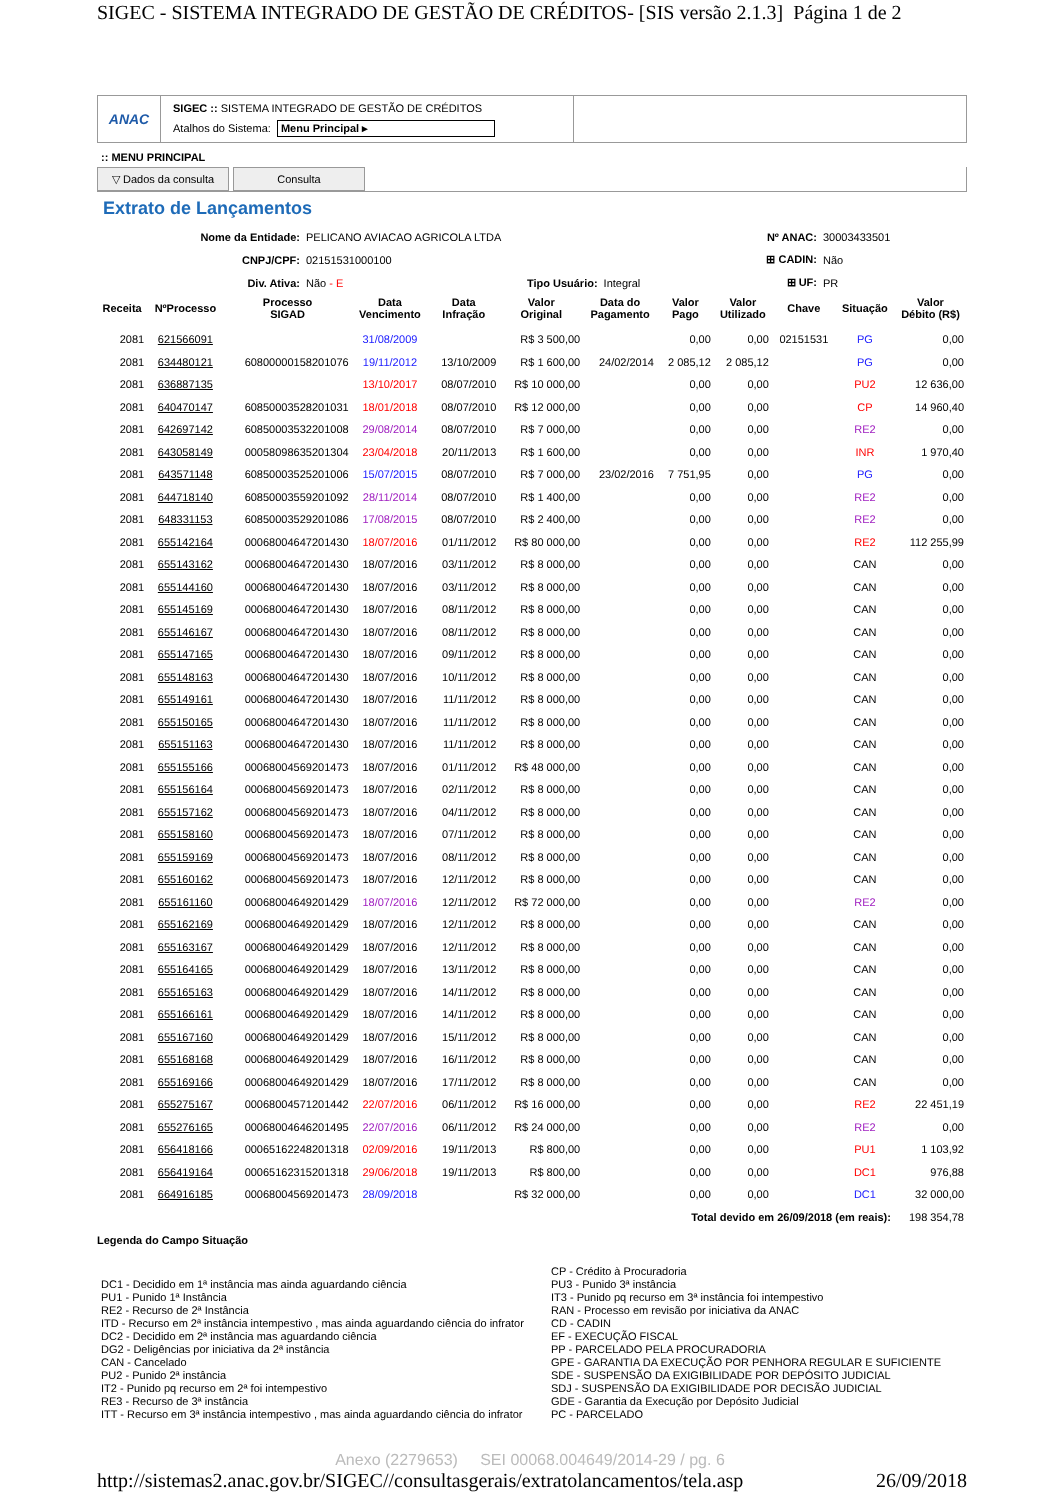SIGEC - SISTEMA INTEGRADO DE GESTÃO DE CRÉDITOS- [SIS versão 2.1.3] Página 1 de 2
ANAC
SIGEC :: SISTEMA INTEGRADO DE GESTÃO DE CRÉDITOS
Atalhos do Sistema: Menu Principal ▸
:: MENU PRINCIPAL
▽ Dados da consulta Consulta
Extrato de Lançamentos
| Nome da Entidade: | PELICANO AVIACAO AGRICOLA LTDA | | | Nº ANAC: | 30003433501 |
| CNPJ/CPF: | 02151531000100 | | | ⊞ CADIN: | Não |
| Div. Ativa: | Não - E | Tipo Usuário: | Integral | ⊞ UF: | PR |
| Receita | NºProcesso | Processo SIGAD | Data Vencimento | Data Infração | Valor Original | Data do Pagamento | Valor Pago | Valor Utilizado | Chave | Situação | Valor Débito (R$) |
| --- | --- | --- | --- | --- | --- | --- | --- | --- | --- | --- | --- |
| 2081 | 621566091 | | 31/08/2009 | | R$ 3 500,00 | | 0,00 | 0,00 | 02151531 | PG | 0,00 |
| 2081 | 634480121 | 60800000158201076 | 19/11/2012 | 13/10/2009 | R$ 1 600,00 | 24/02/2014 | 2 085,12 | 2 085,12 | | PG | 0,00 |
| 2081 | 636887135 | | 13/10/2017 | 08/07/2010 | R$ 10 000,00 | | 0,00 | 0,00 | | PU2 | 12 636,00 |
| 2081 | 640470147 | 60850003528201031 | 18/01/2018 | 08/07/2010 | R$ 12 000,00 | | 0,00 | 0,00 | | CP | 14 960,40 |
| 2081 | 642697142 | 60850003532201008 | 29/08/2014 | 08/07/2010 | R$ 7 000,00 | | 0,00 | 0,00 | | RE2 | 0,00 |
| 2081 | 643058149 | 00058098635201304 | 23/04/2018 | 20/11/2013 | R$ 1 600,00 | | 0,00 | 0,00 | | INR | 1 970,40 |
| 2081 | 643571148 | 60850003525201006 | 15/07/2015 | 08/07/2010 | R$ 7 000,00 | 23/02/2016 | 7 751,95 | 0,00 | | PG | 0,00 |
| 2081 | 644718140 | 60850003559201092 | 28/11/2014 | 08/07/2010 | R$ 1 400,00 | | 0,00 | 0,00 | | RE2 | 0,00 |
| 2081 | 648331153 | 60850003529201086 | 17/08/2015 | 08/07/2010 | R$ 2 400,00 | | 0,00 | 0,00 | | RE2 | 0,00 |
| 2081 | 655142164 | 00068004647201430 | 18/07/2016 | 01/11/2012 | R$ 80 000,00 | | 0,00 | 0,00 | | RE2 | 112 255,99 |
| 2081 | 655143162 | 00068004647201430 | 18/07/2016 | 03/11/2012 | R$ 8 000,00 | | 0,00 | 0,00 | | CAN | 0,00 |
| 2081 | 655144160 | 00068004647201430 | 18/07/2016 | 03/11/2012 | R$ 8 000,00 | | 0,00 | 0,00 | | CAN | 0,00 |
| 2081 | 655145169 | 00068004647201430 | 18/07/2016 | 08/11/2012 | R$ 8 000,00 | | 0,00 | 0,00 | | CAN | 0,00 |
| 2081 | 655146167 | 00068004647201430 | 18/07/2016 | 08/11/2012 | R$ 8 000,00 | | 0,00 | 0,00 | | CAN | 0,00 |
| 2081 | 655147165 | 00068004647201430 | 18/07/2016 | 09/11/2012 | R$ 8 000,00 | | 0,00 | 0,00 | | CAN | 0,00 |
| 2081 | 655148163 | 00068004647201430 | 18/07/2016 | 10/11/2012 | R$ 8 000,00 | | 0,00 | 0,00 | | CAN | 0,00 |
| 2081 | 655149161 | 00068004647201430 | 18/07/2016 | 11/11/2012 | R$ 8 000,00 | | 0,00 | 0,00 | | CAN | 0,00 |
| 2081 | 655150165 | 00068004647201430 | 18/07/2016 | 11/11/2012 | R$ 8 000,00 | | 0,00 | 0,00 | | CAN | 0,00 |
| 2081 | 655151163 | 00068004647201430 | 18/07/2016 | 11/11/2012 | R$ 8 000,00 | | 0,00 | 0,00 | | CAN | 0,00 |
| 2081 | 655155166 | 00068004569201473 | 18/07/2016 | 01/11/2012 | R$ 48 000,00 | | 0,00 | 0,00 | | CAN | 0,00 |
| 2081 | 655156164 | 00068004569201473 | 18/07/2016 | 02/11/2012 | R$ 8 000,00 | | 0,00 | 0,00 | | CAN | 0,00 |
| 2081 | 655157162 | 00068004569201473 | 18/07/2016 | 04/11/2012 | R$ 8 000,00 | | 0,00 | 0,00 | | CAN | 0,00 |
| 2081 | 655158160 | 00068004569201473 | 18/07/2016 | 07/11/2012 | R$ 8 000,00 | | 0,00 | 0,00 | | CAN | 0,00 |
| 2081 | 655159169 | 00068004569201473 | 18/07/2016 | 08/11/2012 | R$ 8 000,00 | | 0,00 | 0,00 | | CAN | 0,00 |
| 2081 | 655160162 | 00068004569201473 | 18/07/2016 | 12/11/2012 | R$ 8 000,00 | | 0,00 | 0,00 | | CAN | 0,00 |
| 2081 | 655161160 | 00068004649201429 | 18/07/2016 | 12/11/2012 | R$ 72 000,00 | | 0,00 | 0,00 | | RE2 | 0,00 |
| 2081 | 655162169 | 00068004649201429 | 18/07/2016 | 12/11/2012 | R$ 8 000,00 | | 0,00 | 0,00 | | CAN | 0,00 |
| 2081 | 655163167 | 00068004649201429 | 18/07/2016 | 12/11/2012 | R$ 8 000,00 | | 0,00 | 0,00 | | CAN | 0,00 |
| 2081 | 655164165 | 00068004649201429 | 18/07/2016 | 13/11/2012 | R$ 8 000,00 | | 0,00 | 0,00 | | CAN | 0,00 |
| 2081 | 655165163 | 00068004649201429 | 18/07/2016 | 14/11/2012 | R$ 8 000,00 | | 0,00 | 0,00 | | CAN | 0,00 |
| 2081 | 655166161 | 00068004649201429 | 18/07/2016 | 14/11/2012 | R$ 8 000,00 | | 0,00 | 0,00 | | CAN | 0,00 |
| 2081 | 655167160 | 00068004649201429 | 18/07/2016 | 15/11/2012 | R$ 8 000,00 | | 0,00 | 0,00 | | CAN | 0,00 |
| 2081 | 655168168 | 00068004649201429 | 18/07/2016 | 16/11/2012 | R$ 8 000,00 | | 0,00 | 0,00 | | CAN | 0,00 |
| 2081 | 655169166 | 00068004649201429 | 18/07/2016 | 17/11/2012 | R$ 8 000,00 | | 0,00 | 0,00 | | CAN | 0,00 |
| 2081 | 655275167 | 00068004571201442 | 22/07/2016 | 06/11/2012 | R$ 16 000,00 | | 0,00 | 0,00 | | RE2 | 22 451,19 |
| 2081 | 655276165 | 00068004646201495 | 22/07/2016 | 06/11/2012 | R$ 24 000,00 | | 0,00 | 0,00 | | RE2 | 0,00 |
| 2081 | 656418166 | 00065162248201318 | 02/09/2016 | 19/11/2013 | R$ 800,00 | | 0,00 | 0,00 | | PU1 | 1 103,92 |
| 2081 | 656419164 | 00065162315201318 | 29/06/2018 | 19/11/2013 | R$ 800,00 | | 0,00 | 0,00 | | DC1 | 976,88 |
| 2081 | 664916185 | 00068004569201473 | 28/09/2018 | | R$ 32 000,00 | | 0,00 | 0,00 | | DC1 | 32 000,00 |
| Total devido em 26/09/2018 (em reais): | | | | | | | | | | | 198 354,78 |
Legenda do Campo Situação
DC1 - Decidido em 1ª instância mas ainda aguardando ciência
PU1 - Punido 1ª Instância
RE2 - Recurso de 2ª Instância
ITD - Recurso em 2ª instância intempestivo , mas ainda aguardando ciência do infrator
DC2 - Decidido em 2ª instância mas aguardando ciência
DG2 - Deligências por iniciativa da 2ª instância
CAN - Cancelado
PU2 - Punido 2ª instância
IT2 - Punido pq recurso em 2ª foi intempestivo
RE3 - Recurso de 3ª instância
ITT - Recurso em 3ª instância intempestivo , mas ainda aguardando ciência do infrator
CP - Crédito à Procuradoria
PU3 - Punido 3ª instância
IT3 - Punido pq recurso em 3ª instância foi intempestivo
RAN - Processo em revisão por iniciativa da ANAC
CD - CADIN
EF - EXECUÇÃO FISCAL
PP - PARCELADO PELA PROCURADORIA
GPE - GARANTIA DA EXECUÇÃO POR PENHORA REGULAR E SUFICIENTE
SDE - SUSPENSÃO DA EXIGIBILIDADE POR DEPÓSITO JUDICIAL
SDJ - SUSPENSÃO DA EXIGIBILIDADE POR DECISÃO JUDICIAL
GDE - Garantia da Execução por Depósito Judicial
PC - PARCELADO
Anexo (2279653) SEI 00068.004649/2014-29 / pg. 6
http://sistemas2.anac.gov.br/SIGEC//consultasgerais/extratolancamentos/tela.asp 26/09/2018